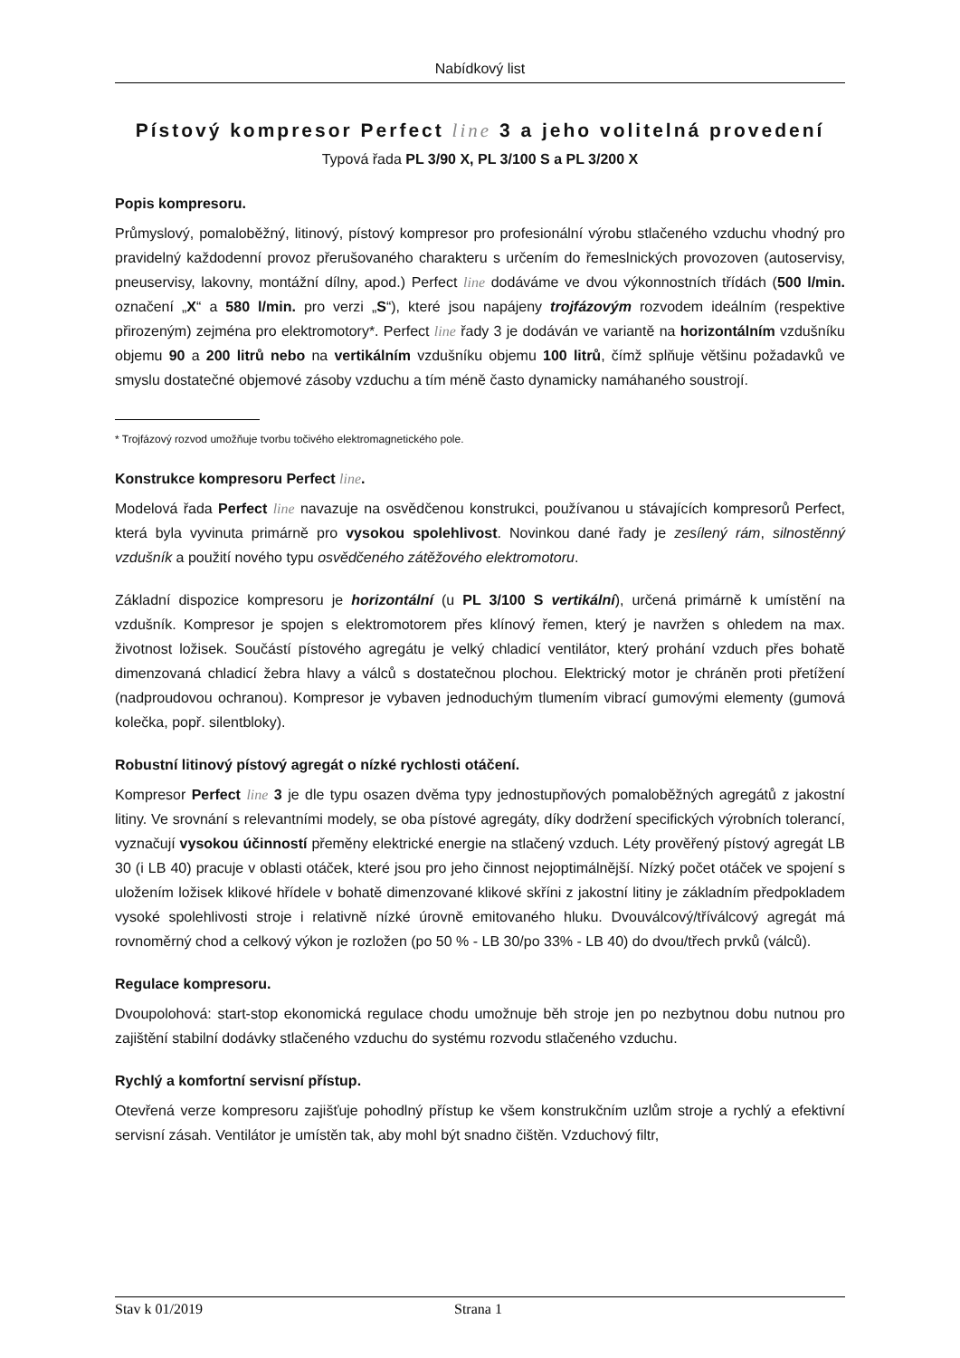Nabídkový list
Pístový kompresor Perfect line 3 a jeho volitelná provedení
Typová řada PL 3/90 X, PL 3/100 S a PL 3/200 X
Popis kompresoru.
Průmyslový, pomaloběžný, litinový, pístový kompresor pro profesionální výrobu stlačeného vzduchu vhodný pro pravidelný každodenní provoz přerušovaného charakteru s určením do řemeslnických provozoven (autoservisy, pneuservisy, lakovny, montážní dílny, apod.) Perfect line dodáváme ve dvou výkonnostních třídách (500 l/min. označení „X“ a 580 l/min. pro verzi „S“), které jsou napájeny trojfázovým rozvodem ideálním (respektive přirozeným) zejména pro elektromotory*. Perfect line řady 3 je dodáván ve variantě na horizontálním vzdušníku objemu 90 a 200 litrů nebo na vertikálním vzdušníku objemu 100 litrů, čímž splňuje většinu požadavků ve smyslu dostatečné objemové zásoby vzduchu a tím méně často dynamicky namáhaného soustrojí.
* Trojfázový rozvod umožňuje tvorbu točivého elektromagnetického pole.
Konstrukce kompresoru Perfect line.
Modelová řada Perfect line navazuje na osvědčenou konstrukci, používanou u stávajících kompresorů Perfect, která byla vyvinuta primárně pro vysokou spolehlivost. Novinkou dané řady je zesílený rám, silnostěnný vzdušník a použití nového typu osvědčeného zátěžového elektromotoru.
Základní dispozice kompresoru je horizontální (u PL 3/100 S vertikální), určená primárně k umístění na vzdušník. Kompresor je spojen s elektromotorem přes klínový řemen, který je navržen s ohledem na max. životnost ložisek. Součástí pístového agregátu je velký chladicí ventilátor, který prohání vzduch přes bohatě dimenzovaná chladicí žebra hlavy a válců s dostatečnou plochou. Elektrický motor je chráněn proti přetížení (nadproudovou ochranou). Kompresor je vybaven jednoduchým tlumením vibrací gumovými elementy (gumová kolečka, popř. silentbloky).
Robustní litinový pístový agregát o nízké rychlosti otáčení.
Kompresor Perfect line 3 je dle typu osazen dvěma typy jednostupňových pomaloběžných agregátů z jakostní litiny. Ve srovnání s relevantními modely, se oba pístové agregáty, díky dodržení specifických výrobních tolerancí, vyznačují vysokou účinností přeměny elektrické energie na stlačený vzduch. Léty prověřený pístový agregát LB 30 (i LB 40) pracuje v oblasti otáček, které jsou pro jeho činnost nejoptimálnější. Nízký počet otáček ve spojení s uložením ložisek klikové hřídele v bohatě dimenzované klikové skříni z jakostní litiny je základním předpokladem vysoké spolehlivosti stroje i relativně nízké úrovně emitovaného hluku. Dvouválcový/tříválcový agregát má rovnoměrný chod a celkový výkon je rozložen (po 50 % - LB 30/po 33% - LB 40) do dvou/třech prvků (válců).
Regulace kompresoru.
Dvoupolohová: start-stop ekonomická regulace chodu umožnuje běh stroje jen po nezbytnou dobu nutnou pro zajištění stabilní dodávky stlačeného vzduchu do systému rozvodu stlačeného vzduchu.
Rychlý a komfortní servisní přístup.
Otevřená verze kompresoru zajišťuje pohodlný přístup ke všem konstrukčním uzlům stroje a rychlý a efektivní servisní zásah. Ventilátor je umístěn tak, aby mohl být snadno čištěn. Vzduchový filtr,
Stav k 01/2019 Strana 1